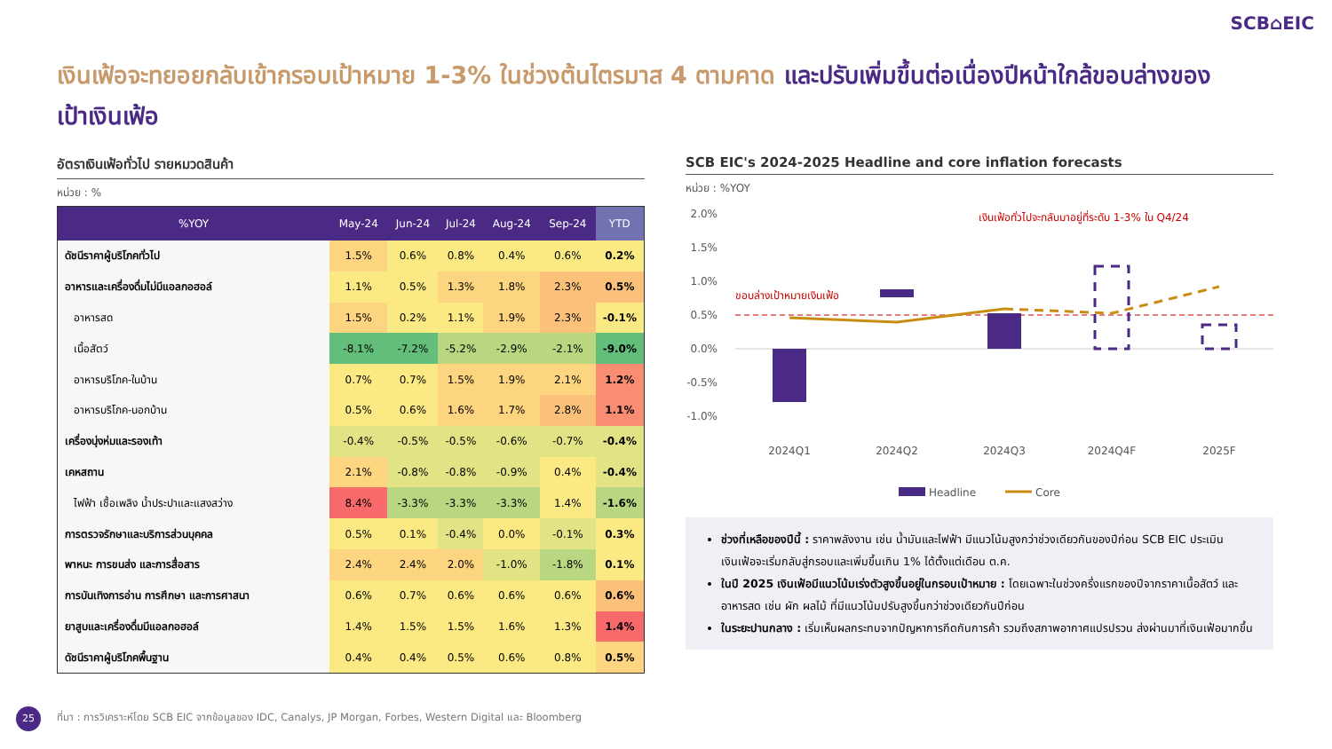SCB⌂EIC
เงินเฟ้อจะทยอยกลับเข้ากรอบเป้าหมาย 1-3% ในช่วงต้นไตรมาส 4 ตามคาด และปรับเพิ่มขึ้นต่อเนื่องปีหน้าใกล้ขอบล่างของเป้าเงินเฟ้อ
อัตราเงินเฟ้อทั่วไป รายหมวดสินค้า
หน่วย : %
| %YOY | May-24 | Jun-24 | Jul-24 | Aug-24 | Sep-24 | YTD |
| --- | --- | --- | --- | --- | --- | --- |
| ดัชนีราคาผู้บริโภคทั่วไป | 1.5% | 0.6% | 0.8% | 0.4% | 0.6% | 0.2% |
| อาหารและเครื่องดื่มไม่มีแอลกอฮอล์ | 1.1% | 0.5% | 1.3% | 1.8% | 2.3% | 0.5% |
| อาหารสด | 1.5% | 0.2% | 1.1% | 1.9% | 2.3% | -0.1% |
| เนื้อสัตว์ | -8.1% | -7.2% | -5.2% | -2.9% | -2.1% | -9.0% |
| อาหารบริโภค-ในบ้าน | 0.7% | 0.7% | 1.5% | 1.9% | 2.1% | 1.2% |
| อาหารบริโภค-นอกบ้าน | 0.5% | 0.6% | 1.6% | 1.7% | 2.8% | 1.1% |
| เครื่องนุ่งห่มและรองเท้า | -0.4% | -0.5% | -0.5% | -0.6% | -0.7% | -0.4% |
| เคหสถาน | 2.1% | -0.8% | -0.8% | -0.9% | 0.4% | -0.4% |
| ไฟฟ้า เชื้อเพลิง น้ำประปาและแสงสว่าง | 8.4% | -3.3% | -3.3% | -3.3% | 1.4% | -1.6% |
| การตรวจรักษาและบริการส่วนบุคคล | 0.5% | 0.1% | -0.4% | 0.0% | -0.1% | 0.3% |
| พาหนะ การขนส่ง และการสื่อสาร | 2.4% | 2.4% | 2.0% | -1.0% | -1.8% | 0.1% |
| การบันเทิงการอ่าน การศึกษา และการศาสนา | 0.6% | 0.7% | 0.6% | 0.6% | 0.6% | 0.6% |
| ยาสูบและเครื่องดื่มมีแอลกอฮอล์ | 1.4% | 1.5% | 1.5% | 1.6% | 1.3% | 1.4% |
| ดัชนีราคาผู้บริโภคพื้นฐาน | 0.4% | 0.4% | 0.5% | 0.6% | 0.8% | 0.5% |
SCB EIC's 2024-2025 Headline and core inflation forecasts
หน่วย : %YOY
2.0%
1.5%
1.0%
0.5%
0.0%
-0.5%
-1.0%
ขอบล่างเป้าหมายเงินเฟ้อ
เงินเฟ้อทั่วไปจะกลับมาอยู่ที่ระดับ 1-3% ใน Q4/24
2024Q1
2024Q2
2024Q3
2024Q4F
2025F
Headline
Core
ช่วงที่เหลือของปีนี้ : ราคาพลังงาน เช่น น้ำมันและไฟฟ้า มีแนวโน้มสูงกว่าช่วงเดียวกันของปีก่อน SCB EIC ประเมินเงินเฟ้อจะเริ่มกลับสู่กรอบและเพิ่มขึ้นเกิน 1% ได้ตั้งแต่เดือน ต.ค.
ในปี 2025 เงินเฟ้อมีแนวโน้มเร่งตัวสูงขึ้นอยู่ในกรอบเป้าหมาย : โดยเฉพาะในช่วงครึ่งแรกของปีจากราคาเนื้อสัตว์ และอาหารสด เช่น ผัก ผลไม้ ที่มีแนวโน้มปรับสูงขึ้นกว่าช่วงเดียวกันปีก่อน
ในระยะปานกลาง : เริ่มเห็นผลกระทบจากปัญหาการกีดกันการค้า รวมถึงสภาพอากาศแปรปรวน ส่งผ่านมาที่เงินเฟ้อมากขึ้น
25
ที่มา : การวิเคราะห์โดย SCB EIC จากข้อมูลของ IDC, Canalys, JP Morgan, Forbes, Western Digital และ Bloomberg